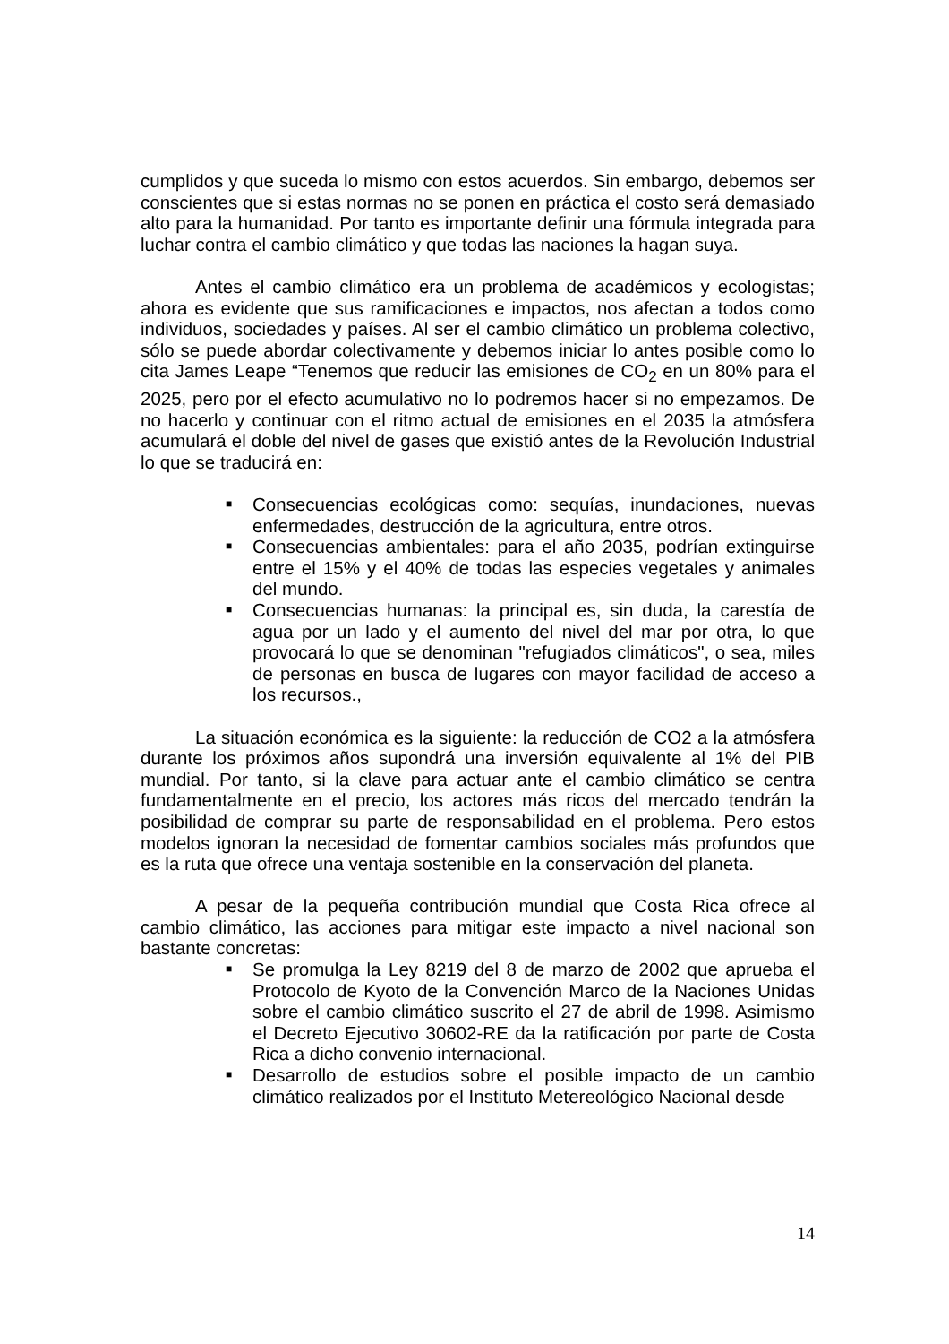cumplidos y que suceda lo mismo con estos acuerdos. Sin embargo, debemos ser conscientes que si estas normas no se ponen en práctica el costo será demasiado alto para la humanidad. Por tanto es importante definir una fórmula integrada para luchar contra el cambio climático y que todas las naciones la hagan suya.
Antes el cambio climático era un problema de académicos y ecologistas; ahora es evidente que sus ramificaciones e impactos, nos afectan a todos como individuos, sociedades y países. Al ser el cambio climático un problema colectivo, sólo se puede abordar colectivamente y debemos iniciar lo antes posible como lo cita James Leape “Tenemos que reducir las emisiones de CO<sub>2</sub> en un 80% para el 2025, pero por el efecto acumulativo no lo podremos hacer si no empezamos. De no hacerlo y continuar con el ritmo actual de emisiones en el 2035 la atmósfera acumulará el doble del nivel de gases que existió antes de la Revolución Industrial lo que se traducirá en:
■ Consecuencias ecológicas como: sequías, inundaciones, nuevas enfermedades, destrucción de la agricultura, entre otros.
■ Consecuencias ambientales: para el año 2035, podrían extinguirse entre el 15% y el 40% de todas las especies vegetales y animales del mundo.
■ Consecuencias humanas: la principal es, sin duda, la carestía de agua por un lado y el aumento del nivel del mar por otra, lo que provocará lo que se denominan "refugiados climáticos", o sea, miles de personas en busca de lugares con mayor facilidad de acceso a los recursos.,
La situación económica es la siguiente: la reducción de CO2 a la atmósfera durante los próximos años supondrá una inversión equivalente al 1% del PIB mundial. Por tanto, si la clave para actuar ante el cambio climático se centra fundamentalmente en el precio, los actores más ricos del mercado tendrán la posibilidad de comprar su parte de responsabilidad en el problema. Pero estos modelos ignoran la necesidad de fomentar cambios sociales más profundos que es la ruta que ofrece una ventaja sostenible en la conservación del planeta.
A pesar de la pequeña contribución mundial que Costa Rica ofrece al cambio climático, las acciones para mitigar este impacto a nivel nacional son bastante concretas:
■ Se promulga la Ley 8219 del 8 de marzo de 2002 que aprueba el Protocolo de Kyoto de la Convención Marco de la Naciones Unidas sobre el cambio climático suscrito el 27 de abril de 1998. Asimismo el Decreto Ejecutivo 30602-RE da la ratificación por parte de Costa Rica a dicho convenio internacional.
■ Desarrollo de estudios sobre el posible impacto de un cambio climático realizados por el Instituto Metereológico Nacional desde
14